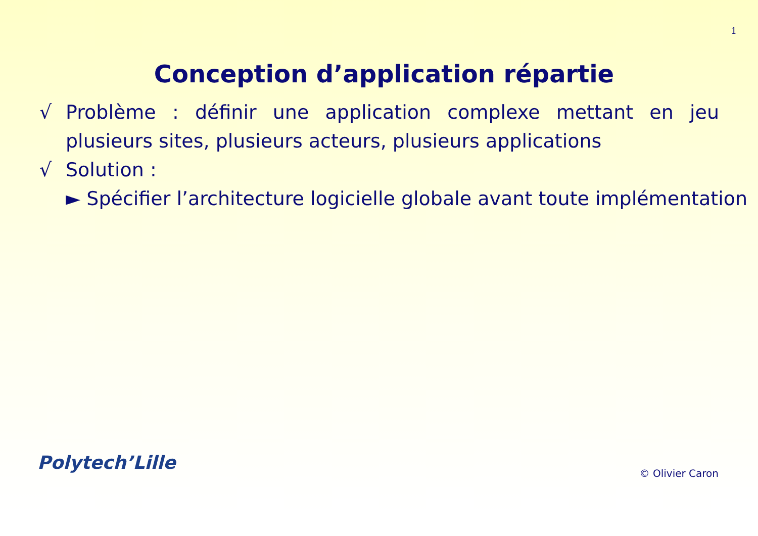1
Conception d’application répartie
√ Problème : définir une application complexe mettant en jeu plusieurs sites, plusieurs acteurs, plusieurs applications
√ Solution :
► Spécifier l’architecture logicielle globale avant toute implémentation
Polytech’Lille © Olivier Caron